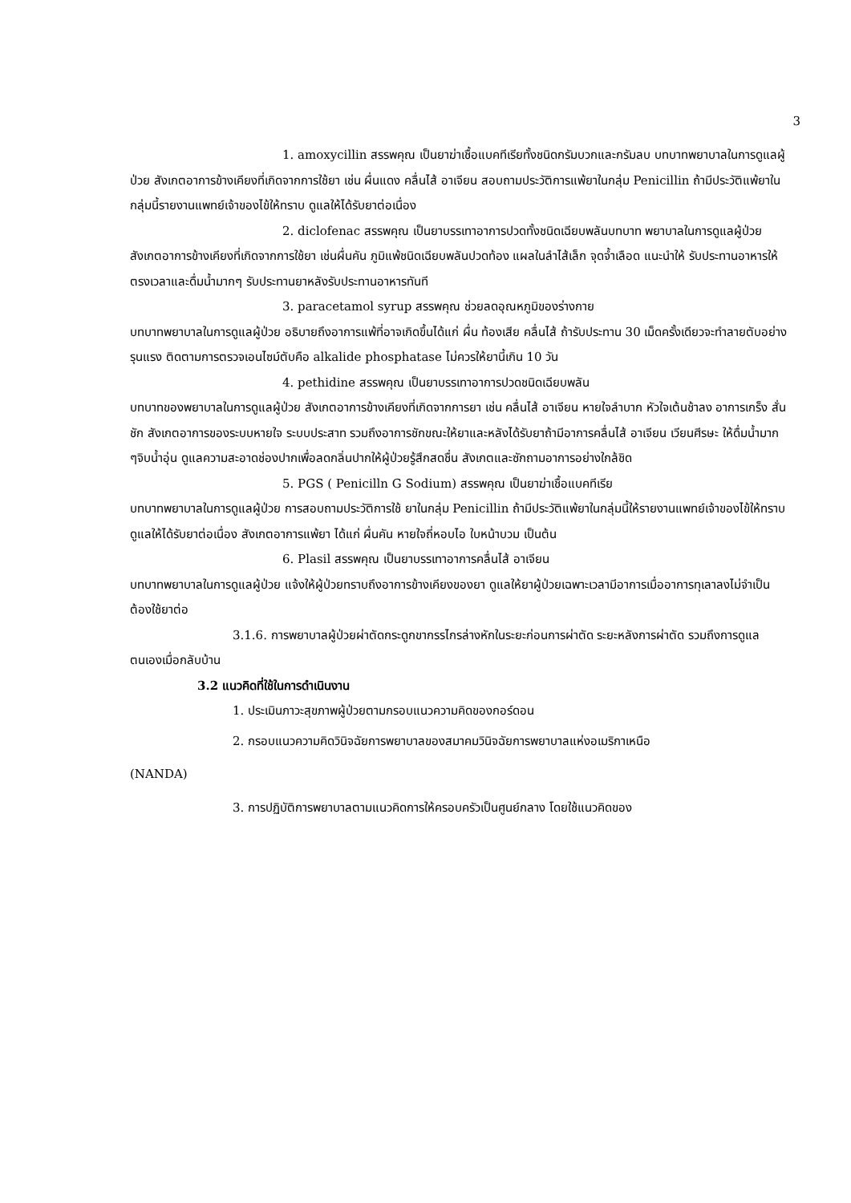3
1. amoxycillin สรรพคุณ เป็นยาฆ่าเชื้อแบคทีเรียทั้งชนิดกรัมบวกและกรัมลบ บทบาทพยาบาลในการดูแลผู้ป่วย สังเกตอาการข้างเคียงที่เกิดจากการใช้ยา เช่น ผื่นแดง คลื่นไส้ อาเจียน สอบถามประวัติการแพ้ยาในกลุ่ม Penicillin ถ้ามีประวัติแพ้ยาในกลุ่มนี้รายงานแพทย์เจ้าของไข้ให้ทราบ ดูแลให้ได้รับยาต่อเนื่อง
2. diclofenac สรรพคุณ เป็นยาบรรเทาอาการปวดทั้งชนิดเฉียบพลันบทบาท พยาบาลในการดูแลผู้ป่วย สังเกตอาการข้างเคียงที่เกิดจากการใช้ยา เช่นผื่นคัน ภูมิแพ้ชนิดเฉียบพลันปวดท้อง แผลในลำไส้เล็ก จุดจ้ำเลือด แนะนำให้ รับประทานอาหารให้ตรงเวลาและดื่มน้ำมากๆ รับประทานยาหลังรับประทานอาหารทันที
3. paracetamol syrup สรรพคุณ ช่วยลดอุณหภูมิของร่างกาย
บทบาทพยาบาลในการดูแลผู้ป่วย อธิบายถึงอาการแพ้ที่อาจเกิดขึ้นได้แก่ ผื่น ท้องเสีย คลื่นไส้ ถ้ารับประทาน 30 เม็ดครั้งเดียวจะทำลายตับอย่างรุนแรง ติดตามการตรวจเอนไซม์ตับคือ alkalide phosphatase ไม่ควรให้ยานี้เกิน 10 วัน
4. pethidine สรรพคุณ เป็นยาบรรเทาอาการปวดชนิดเฉียบพลัน
บทบาทของพยาบาลในการดูแลผู้ป่วย สังเกตอาการข้างเคียงที่เกิดจากการยา เช่น คลื่นไส้ อาเจียน หายใจลำบาก หัวใจเต้นช้าลง อาการเกร็ง สั่นชัก สังเกตอาการของระบบหายใจ ระบบประสาท รวมถึงอาการชักขณะให้ยาและหลังได้รับยาถ้ามีอาการคลื่นไส้ อาเจียน เวียนศีรษะ ให้ดื่มน้ำมาก ๆจิบน้ำอุ่น ดูแลความสะอาดช่องปากเพื่อลดกลิ่นปากให้ผู้ป่วยรู้สึกสดชื่น สังเกตและซักถามอาการอย่างใกล้ชิด
5. PGS ( Penicilln G Sodium) สรรพคุณ เป็นยาฆ่าเชื้อแบคทีเรีย
บทบาทพยาบาลในการดูแลผู้ป่วย การสอบถามประวัติการใช้ ยาในกลุ่ม Penicillin ถ้ามีประวัติแพ้ยาในกลุ่มนี้ให้รายงานแพทย์เจ้าของไข้ให้ทราบ ดูแลให้ได้รับยาต่อเนื่อง สังเกตอาการแพ้ยา ได้แก่ ผื่นคัน หายใจถี่หอบไอ ใบหน้าบวม เป็นต้น
6. Plasil สรรพคุณ เป็นยาบรรเทาอาการคลื่นไส้ อาเจียน
บทบาทพยาบาลในการดูแลผู้ป่วย แจ้งให้ผู้ป่วยทราบถึงอาการข้างเคียงของยา ดูแลให้ยาผู้ป่วยเฉพาะเวลามีอาการเมื่ออาการทุเลาลงไม่จำเป็นต้องใช้ยาต่อ
3.1.6. การพยาบาลผู้ป่วยผ่าตัดกระดูกขากรรไกรล่างหักในระยะก่อนการผ่าตัด ระยะหลังการผ่าตัด รวมถึงการดูแลตนเองเมื่อกลับบ้าน
3.2 แนวคิดที่ใช้ในการดำเนินงาน
1. ประเมินภาวะสุขภาพผู้ป่วยตามกรอบแนวความคิดของกอร์ดอน
2. กรอบแนวความคิดวินิจฉัยการพยาบาลของสมาคมวินิจฉัยการพยาบาลแห่งอเมริกาเหนือ
(NANDA)
3. การปฏิบัติการพยาบาลตามแนวคิดการให้ครอบครัวเป็นศูนย์กลาง โดยใช้แนวคิดของ